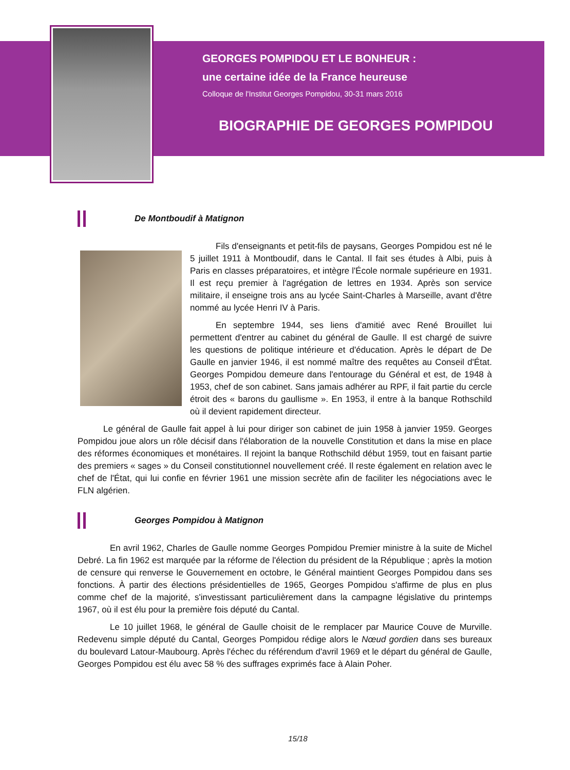GEORGES POMPIDOU ET LE BONHEUR :
une certaine idée de la France heureuse
Colloque de l'Institut Georges Pompidou, 30-31 mars 2016
BIOGRAPHIE DE GEORGES POMPIDOU
De Montboudif à Matignon
Fils d'enseignants et petit-fils de paysans, Georges Pompidou est né le 5 juillet 1911 à Montboudif, dans le Cantal. Il fait ses études à Albi, puis à Paris en classes préparatoires, et intègre l'École normale supérieure en 1931. Il est reçu premier à l'agrégation de lettres en 1934. Après son service militaire, il enseigne trois ans au lycée Saint-Charles à Marseille, avant d'être nommé au lycée Henri IV à Paris.
En septembre 1944, ses liens d'amitié avec René Brouillet lui permettent d'entrer au cabinet du général de Gaulle. Il est chargé de suivre les questions de politique intérieure et d'éducation. Après le départ de De Gaulle en janvier 1946, il est nommé maître des requêtes au Conseil d'État. Georges Pompidou demeure dans l'entourage du Général et est, de 1948 à 1953, chef de son cabinet. Sans jamais adhérer au RPF, il fait partie du cercle étroit des « barons du gaullisme ». En 1953, il entre à la banque Rothschild où il devient rapidement directeur.
Le général de Gaulle fait appel à lui pour diriger son cabinet de juin 1958 à janvier 1959. Georges Pompidou joue alors un rôle décisif dans l'élaboration de la nouvelle Constitution et dans la mise en place des réformes économiques et monétaires. Il rejoint la banque Rothschild début 1959, tout en faisant partie des premiers « sages » du Conseil constitutionnel nouvellement créé. Il reste également en relation avec le chef de l'État, qui lui confie en février 1961 une mission secrète afin de faciliter les négociations avec le FLN algérien.
Georges Pompidou à Matignon
En avril 1962, Charles de Gaulle nomme Georges Pompidou Premier ministre à la suite de Michel Debré. La fin 1962 est marquée par la réforme de l'élection du président de la République ; après la motion de censure qui renverse le Gouvernement en octobre, le Général maintient Georges Pompidou dans ses fonctions. À partir des élections présidentielles de 1965, Georges Pompidou s'affirme de plus en plus comme chef de la majorité, s'investissant particulièrement dans la campagne législative du printemps 1967, où il est élu pour la première fois député du Cantal.
Le 10 juillet 1968, le général de Gaulle choisit de le remplacer par Maurice Couve de Murville. Redevenu simple député du Cantal, Georges Pompidou rédige alors le Nœud gordien dans ses bureaux du boulevard Latour-Maubourg. Après l'échec du référendum d'avril 1969 et le départ du général de Gaulle, Georges Pompidou est élu avec 58 % des suffrages exprimés face à Alain Poher.
15/18